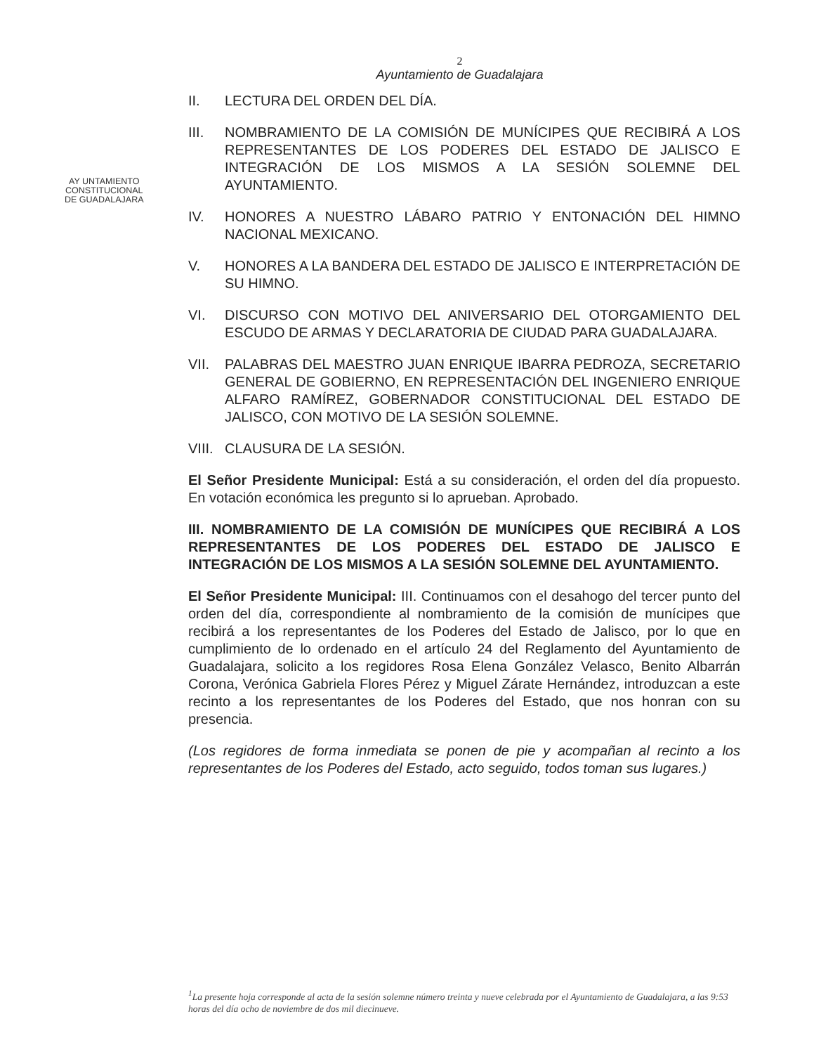2
Ayuntamiento de Guadalajara
AY UNTAMIENTO
CONSTITUCIONAL
DE GUADALAJARA
II. LECTURA DEL ORDEN DEL DÍA.
III. NOMBRAMIENTO DE LA COMISIÓN DE MUNÍCIPES QUE RECIBIRÁ A LOS REPRESENTANTES DE LOS PODERES DEL ESTADO DE JALISCO E INTEGRACIÓN DE LOS MISMOS A LA SESIÓN SOLEMNE DEL AYUNTAMIENTO.
IV. HONORES A NUESTRO LÁBARO PATRIO Y ENTONACIÓN DEL HIMNO NACIONAL MEXICANO.
V. HONORES A LA BANDERA DEL ESTADO DE JALISCO E INTERPRETACIÓN DE SU HIMNO.
VI. DISCURSO CON MOTIVO DEL ANIVERSARIO DEL OTORGAMIENTO DEL ESCUDO DE ARMAS Y DECLARATORIA DE CIUDAD PARA GUADALAJARA.
VII. PALABRAS DEL MAESTRO JUAN ENRIQUE IBARRA PEDROZA, SECRETARIO GENERAL DE GOBIERNO, EN REPRESENTACIÓN DEL INGENIERO ENRIQUE ALFARO RAMÍREZ, GOBERNADOR CONSTITUCIONAL DEL ESTADO DE JALISCO, CON MOTIVO DE LA SESIÓN SOLEMNE.
VIII. CLAUSURA DE LA SESIÓN.
El Señor Presidente Municipal: Está a su consideración, el orden del día propuesto. En votación económica les pregunto si lo aprueban. Aprobado.
III. NOMBRAMIENTO DE LA COMISIÓN DE MUNÍCIPES QUE RECIBIRÁ A LOS REPRESENTANTES DE LOS PODERES DEL ESTADO DE JALISCO E INTEGRACIÓN DE LOS MISMOS A LA SESIÓN SOLEMNE DEL AYUNTAMIENTO.
El Señor Presidente Municipal: III. Continuamos con el desahogo del tercer punto del orden del día, correspondiente al nombramiento de la comisión de munícipes que recibirá a los representantes de los Poderes del Estado de Jalisco, por lo que en cumplimiento de lo ordenado en el artículo 24 del Reglamento del Ayuntamiento de Guadalajara, solicito a los regidores Rosa Elena González Velasco, Benito Albarrán Corona, Verónica Gabriela Flores Pérez y Miguel Zárate Hernández, introduzcan a este recinto a los representantes de los Poderes del Estado, que nos honran con su presencia.
(Los regidores de forma inmediata se ponen de pie y acompañan al recinto a los representantes de los Poderes del Estado, acto seguido, todos toman sus lugares.)
<sup>1</sup> La presente hoja corresponde al acta de la sesión solemne número treinta y nueve celebrada por el Ayuntamiento de Guadalajara, a las 9:53 horas del día ocho de noviembre de dos mil diecinueve.